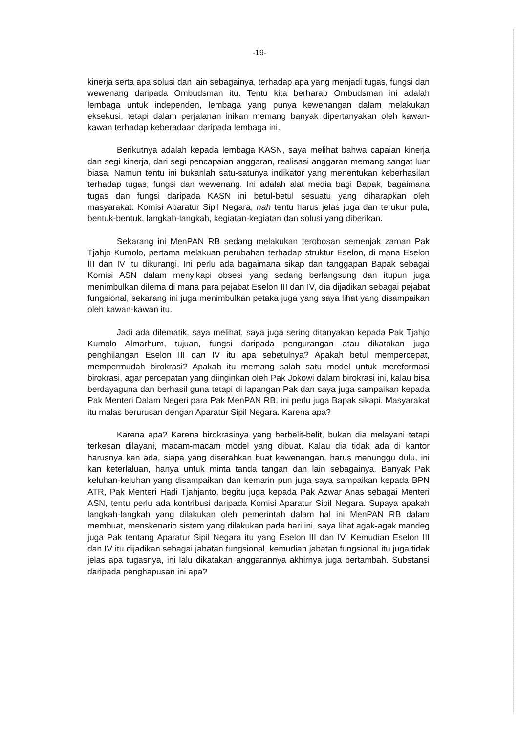-19-
kinerja serta apa solusi dan lain sebagainya, terhadap apa yang menjadi tugas, fungsi dan wewenang daripada Ombudsman itu. Tentu kita berharap Ombudsman ini adalah lembaga untuk independen, lembaga yang punya kewenangan dalam melakukan eksekusi, tetapi dalam perjalanan inikan memang banyak dipertanyakan oleh kawan-kawan terhadap keberadaan daripada lembaga ini.
Berikutnya adalah kepada lembaga KASN, saya melihat bahwa capaian kinerja dan segi kinerja, dari segi pencapaian anggaran, realisasi anggaran memang sangat luar biasa. Namun tentu ini bukanlah satu-satunya indikator yang menentukan keberhasilan terhadap tugas, fungsi dan wewenang. Ini adalah alat media bagi Bapak, bagaimana tugas dan fungsi daripada KASN ini betul-betul sesuatu yang diharapkan oleh masyarakat. Komisi Aparatur Sipil Negara, nah tentu harus jelas juga dan terukur pula, bentuk-bentuk, langkah-langkah, kegiatan-kegiatan dan solusi yang diberikan.
Sekarang ini MenPAN RB sedang melakukan terobosan semenjak zaman Pak Tjahjo Kumolo, pertama melakuan perubahan terhadap struktur Eselon, di mana Eselon III dan IV itu dikurangi. Ini perlu ada bagaimana sikap dan tanggapan Bapak sebagai Komisi ASN dalam menyikapi obsesi yang sedang berlangsung dan itupun juga menimbulkan dilema di mana para pejabat Eselon III dan IV, dia dijadikan sebagai pejabat fungsional, sekarang ini juga menimbulkan petaka juga yang saya lihat yang disampaikan oleh kawan-kawan itu.
Jadi ada dilematik, saya melihat, saya juga sering ditanyakan kepada Pak Tjahjo Kumolo Almarhum, tujuan, fungsi daripada pengurangan atau dikatakan juga penghilangan Eselon III dan IV itu apa sebetulnya? Apakah betul mempercepat, mempermudah birokrasi? Apakah itu memang salah satu model untuk mereformasi birokrasi, agar percepatan yang diinginkan oleh Pak Jokowi dalam birokrasi ini, kalau bisa berdayaguna dan berhasil guna tetapi di lapangan Pak dan saya juga sampaikan kepada Pak Menteri Dalam Negeri para Pak MenPAN RB, ini perlu juga Bapak sikapi. Masyarakat itu malas berurusan dengan Aparatur Sipil Negara. Karena apa?
Karena apa? Karena birokrasinya yang berbelit-belit, bukan dia melayani tetapi terkesan dilayani, macam-macam model yang dibuat. Kalau dia tidak ada di kantor harusnya kan ada, siapa yang diserahkan buat kewenangan, harus menunggu dulu, ini kan keterlaluan, hanya untuk minta tanda tangan dan lain sebagainya. Banyak Pak keluhan-keluhan yang disampaikan dan kemarin pun juga saya sampaikan kepada BPN ATR, Pak Menteri Hadi Tjahjanto, begitu juga kepada Pak Azwar Anas sebagai Menteri ASN, tentu perlu ada kontribusi daripada Komisi Aparatur Sipil Negara. Supaya apakah langkah-langkah yang dilakukan oleh pemerintah dalam hal ini MenPAN RB dalam membuat, menskenario sistem yang dilakukan pada hari ini, saya lihat agak-agak mandeg juga Pak tentang Aparatur Sipil Negara itu yang Eselon III dan IV. Kemudian Eselon III dan IV itu dijadikan sebagai jabatan fungsional, kemudian jabatan fungsional itu juga tidak jelas apa tugasnya, ini lalu dikatakan anggarannya akhirnya juga bertambah. Substansi daripada penghapusan ini apa?